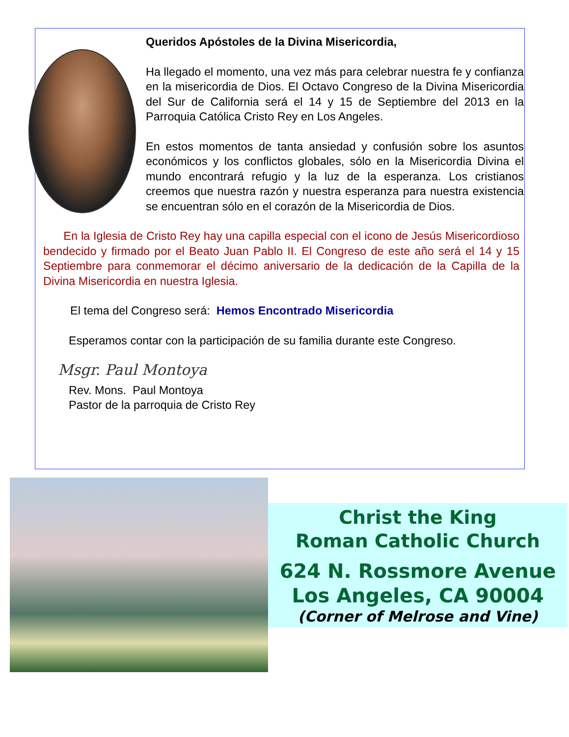Queridos Apóstoles de la Divina Misericordia,
Ha llegado el momento, una vez más para celebrar nuestra fe y confianza en la misericordia de Dios. El Octavo Congreso de la Divina Misericordia del Sur de California será el 14 y 15 de Septiembre del 2013 en la Parroquia Católica Cristo Rey en Los Angeles.
En estos momentos de tanta ansiedad y confusión sobre los asuntos económicos y los conflictos globales, sólo en la Misericordia Divina el mundo encontrará refugio y la luz de la esperanza. Los cristianos creemos que nuestra razón y nuestra esperanza para nuestra existencia se encuentran sólo en el corazón de la Misericordia de Dios.
En la Iglesia de Cristo Rey hay una capilla especial con el icono de Jesús Misericordioso bendecido y firmado por el Beato Juan Pablo II. El Congreso de este año será el 14 y 15 Septiembre para conmemorar el décimo aniversario de la dedicación de la Capilla de la Divina Misericordia en nuestra Iglesia.
El tema del Congreso será: Hemos Encontrado Misericordia
Esperamos contar con la participación de su familia durante este Congreso.
Msgr. Paul Montoya
Rev. Mons. Paul Montoya
Pastor de la parroquia de Cristo Rey
Christ the King
Roman Catholic Church
624 N. Rossmore Avenue
Los Angeles, CA 90004
(Corner of Melrose and Vine)